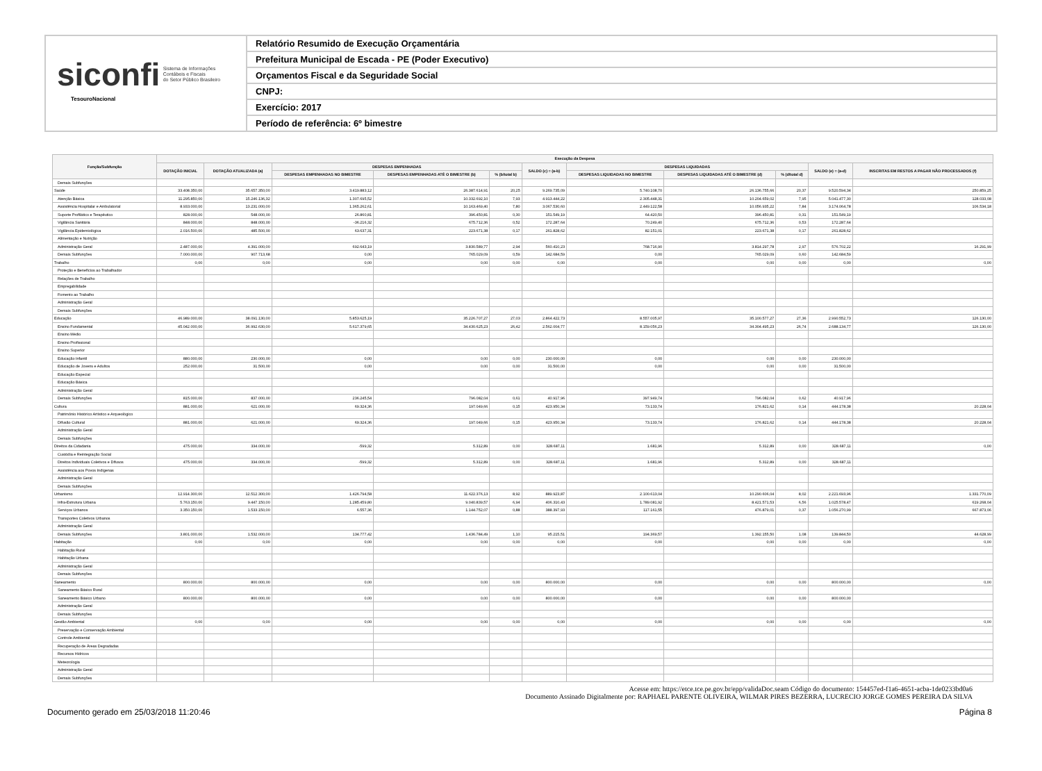siconfi Sistema de Informações
Contábeis e Fiscais
do Setor Público Brasileiro
TesouroNacional
Relatório Resumido de Execução Orçamentária
Prefeitura Municipal de Escada - PE (Poder Executivo)
Orçamentos Fiscal e da Seguridade Social
CNPJ:
Exercício: 2017
Período de referência: 6º bimestre
| Função/Subfunção | Execução da Despesa | | | | | | | | | | |
| --- | --- | --- | --- | --- | --- | --- | --- | --- | --- | --- | --- |
| | DOTAÇÃO INICIAL | DOTAÇÃO ATUALIZADA (a) | DESPESAS EMPENHADAS | | | SALDO (c) = (a-b) | DESPESAS LIQUIDADAS | | | SALDO (e) = (a-d) | INSCRITAS EM RESTOS A PAGAR NÃO PROCESSADOS (f) |
| | | | DESPESAS EMPENHADAS NO BIMESTRE | DESPESAS EMPENHADAS ATÉ O BIMESTRE (b) | % (b/total b) | | DESPESAS LIQUIDADAS NO BIMESTRE | DESPESAS LIQUIDADAS ATÉ O BIMESTRE (d) | % (d/total d) | | |
| Demais Subfunções | | | | | | | | | | | |
| Saúde | 33.408.350,00 | 35.657.350,00 | 3.419.883,12 | 26.387.614,91 | 20,25 | 9.269.735,09 | 5.740.108,70 | 26.136.755,66 | 20,37 | 9.520.594,34 | 250.859,25 |
| Atenção Básica | 11.295.850,00 | 15.246.136,32 | 1.307.695,52 | 10.332.692,10 | 7,93 | 4.913.444,22 | 2.305.448,31 | 10.204.659,02 | 7,95 | 5.041.477,30 | 128.033,08 |
| Assistência Hospitalar e Ambulatorial | 8.933.000,00 | 13.231.000,00 | 1.365.262,61 | 10.163.469,40 | 7,80 | 3.067.530,60 | 2.449.122,58 | 10.056.935,22 | 7,84 | 3.174.064,78 | 106.534,18 |
| Suporte Profilático e Terapêutico | 828.000,00 | 548.000,00 | 26.860,81 | 396.450,81 | 0,30 | 151.549,19 | 64.420,50 | 396.450,81 | 0,31 | 151.549,19 | |
| Vigilância Sanitária | 848.000,00 | 848.000,00 | -36.216,32 | 675.712,36 | 0,52 | 172.287,64 | 70.249,40 | 675.712,36 | 0,53 | 172.287,64 | |
| Vigilância Epidemiológica | 2.016.500,00 | 485.500,00 | 63.637,31 | 223.671,38 | 0,17 | 261.828,62 | 82.151,01 | 223.671,38 | 0,17 | 261.828,62 | |
| Alimentação e Nutrição | | | | | | | | | | | |
| Administração Geral | 2.487.000,00 | 4.391.000,00 | 692.643,19 | 3.830.589,77 | 2,94 | 560.410,23 | 768.716,90 | 3.814.297,78 | 2,97 | 576.702,22 | 16.291,99 |
| Demais Subfunções | 7.000.000,00 | 907.713,68 | 0,00 | 765.029,09 | 0,59 | 142.684,59 | 0,00 | 765.029,09 | 0,60 | 142.684,59 | |
| Trabalho | 0,00 | 0,00 | 0,00 | 0,00 | 0,00 | 0,00 | 0,00 | 0,00 | 0,00 | 0,00 | 0,00 |
| Proteção e Benefícios ao Trabalhador | | | | | | | | | | | |
| Relações de Trabalho | | | | | | | | | | | |
| Empregabilidade | | | | | | | | | | | |
| Fomento ao Trabalho | | | | | | | | | | | |
| Administração Geral | | | | | | | | | | | |
| Demais Subfunções | | | | | | | | | | | |
| Educação | 46.989.000,00 | 38.091.130,00 | 5.853.625,19 | 35.226.707,27 | 27,03 | 2.864.422,73 | 8.557.005,97 | 35.100.577,27 | 27,36 | 2.990.552,73 | 126.130,00 |
| Ensino Fundamental | 45.042.000,00 | 36.992.630,00 | 5.617.379,65 | 34.430.625,23 | 26,42 | 2.562.004,77 | 8.159.056,23 | 34.304.495,23 | 26,74 | 2.688.134,77 | 126.130,00 |
| Ensino Médio | | | | | | | | | | | |
| Ensino Profissional | | | | | | | | | | | |
| Ensino Superior | | | | | | | | | | | |
| Educação Infantil | 880.000,00 | 230.000,00 | 0,00 | 0,00 | 0,00 | 230.000,00 | 0,00 | 0,00 | 0,00 | 230.000,00 | |
| Educação de Jovens e Adultos | 252.000,00 | 31.500,00 | 0,00 | 0,00 | 0,00 | 31.500,00 | 0,00 | 0,00 | 0,00 | 31.500,00 | |
| Educação Especial | | | | | | | | | | | |
| Educação Básica | | | | | | | | | | | |
| Administração Geral | | | | | | | | | | | |
| Demais Subfunções | 815.000,00 | 837.000,00 | 236.245,54 | 796.082,04 | 0,61 | 40.917,96 | 397.949,74 | 796.082,04 | 0,62 | 40.917,96 | |
| Cultura | 881.000,00 | 621.000,00 | 69.324,36 | 197.049,66 | 0,15 | 423.950,34 | 73.133,74 | 176.821,62 | 0,14 | 444.178,38 | 20.228,04 |
| Patrimônio Histórico Artístico e Arqueológico | | | | | | | | | | | |
| Difusão Cultural | 881.000,00 | 621.000,00 | 69.324,36 | 197.049,66 | 0,15 | 423.950,34 | 73.133,74 | 176.821,62 | 0,14 | 444.178,38 | 20.228,04 |
| Administração Geral | | | | | | | | | | | |
| Demais Subfunções | | | | | | | | | | | |
| Direitos da Cidadania | 475.000,00 | 334.000,00 | -599,32 | 5.312,89 | 0,00 | 328.687,11 | 1.681,96 | 5.312,89 | 0,00 | 328.687,11 | 0,00 |
| Custódia e Reintegração Social | | | | | | | | | | | |
| Direitos Individuais Coletivos e Difusos | 475.000,00 | 334.000,00 | -599,32 | 5.312,89 | 0,00 | 328.687,11 | 1.681,96 | 5.312,89 | 0,00 | 328.687,11 | |
| Assistência aos Povos Indígenas | | | | | | | | | | | |
| Administração Geral | | | | | | | | | | | |
| Demais Subfunções | | | | | | | | | | | |
| Urbanismo | 12.914.300,00 | 12.512.300,00 | 1.426.794,58 | 11.622.376,13 | 8,92 | 889.923,87 | 2.100.613,04 | 10.290.606,04 | 8,02 | 2.221.693,96 | 1.331.770,09 |
| Infra-Estrutura Urbana | 5.763.150,00 | 9.447.150,00 | 1.285.459,80 | 9.040.839,57 | 6,94 | 406.310,43 | 1.789.081,92 | 8.421.571,53 | 6,56 | 1.025.578,47 | 619.268,04 |
| Serviços Urbanos | 3.350.150,00 | 1.533.150,00 | 6.557,36 | 1.144.752,07 | 0,88 | 388.397,93 | 117.161,55 | 476.879,01 | 0,37 | 1.056.270,99 | 667.873,06 |
| Transportes Coletivos Urbanos | | | | | | | | | | | |
| Administração Geral | | | | | | | | | | | |
| Demais Subfunções | 3.801.000,00 | 1.532.000,00 | 134.777,42 | 1.436.784,49 | 1,10 | 95.215,51 | 194.369,57 | 1.392.155,50 | 1,08 | 139.844,50 | 44.628,99 |
| Habitação | 0,00 | 0,00 | 0,00 | 0,00 | 0,00 | 0,00 | 0,00 | 0,00 | 0,00 | 0,00 | 0,00 |
| Habitação Rural | | | | | | | | | | | |
| Habitação Urbana | | | | | | | | | | | |
| Administração Geral | | | | | | | | | | | |
| Demais Subfunções | | | | | | | | | | | |
| Saneamento | 800.000,00 | 800.000,00 | 0,00 | 0,00 | 0,00 | 800.000,00 | 0,00 | 0,00 | 0,00 | 800.000,00 | 0,00 |
| Saneamento Básico Rural | | | | | | | | | | | |
| Saneamento Básico Urbano | 800.000,00 | 800.000,00 | 0,00 | 0,00 | 0,00 | 800.000,00 | 0,00 | 0,00 | 0,00 | 800.000,00 | |
| Administração Geral | | | | | | | | | | | |
| Demais Subfunções | | | | | | | | | | | |
| Gestão Ambiental | 0,00 | 0,00 | 0,00 | 0,00 | 0,00 | 0,00 | 0,00 | 0,00 | 0,00 | 0,00 | 0,00 |
| Preservação e Conservação Ambiental | | | | | | | | | | | |
| Controle Ambiental | | | | | | | | | | | |
| Recuperação de Áreas Degradadas | | | | | | | | | | | |
| Recursos Hídricos | | | | | | | | | | | |
| Meteorologia | | | | | | | | | | | |
| Administração Geral | | | | | | | | | | | |
| Demais Subfunções | | | | | | | | | | | |
Acesse em: https://etce.tce.pe.gov.br/epp/validaDoc.seam Código do documento: 154457ed-f1a6-4651-acba-1de0233bd0a6
Documento Assinado Digitalmente por: RAPHAEL PARENTE OLIVEIRA, WILMAR PIRES BEZERRA, LUCRECIO JORGE GOMES PEREIRA DA SILVA
Documento gerado em 25/03/2018 11:20:46 Página 8